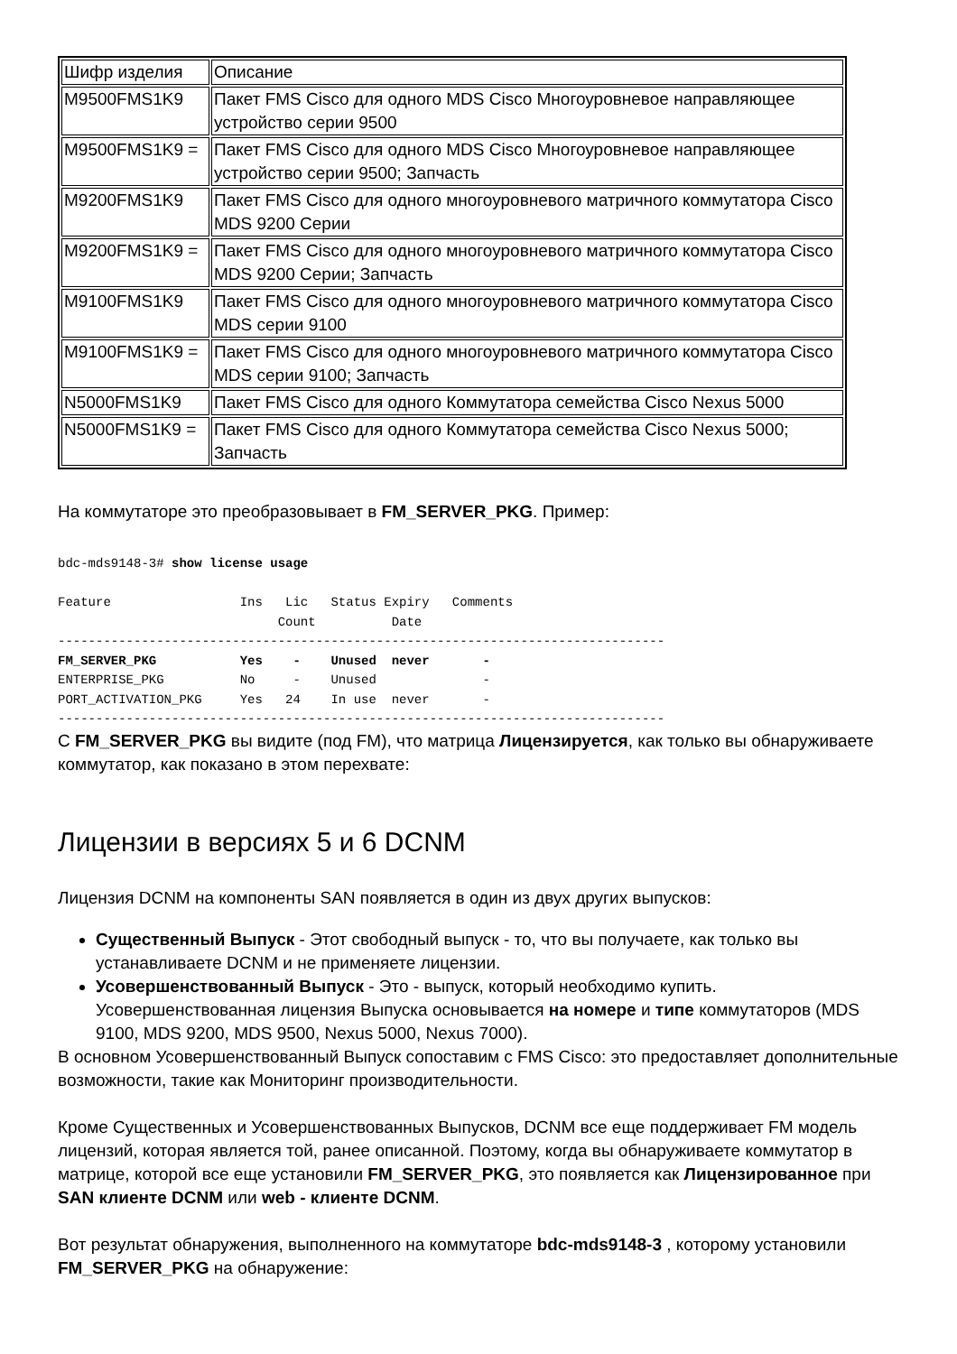| Шифр изделия | Описание |
| --- | --- |
| M9500FMS1K9 | Пакет FMS Cisco для одного MDS Cisco Многоуровневое направляющее устройство серии 9500 |
| M9500FMS1K9 = | Пакет FMS Cisco для одного MDS Cisco Многоуровневое направляющее устройство серии 9500; Запчасть |
| M9200FMS1K9 | Пакет FMS Cisco для одного многоуровневого матричного коммутатора Cisco MDS 9200 Серии |
| M9200FMS1K9 = | Пакет FMS Cisco для одного многоуровневого матричного коммутатора Cisco MDS 9200 Серии; Запчасть |
| M9100FMS1K9 | Пакет FMS Cisco для одного многоуровневого матричного коммутатора Cisco MDS серии 9100 |
| M9100FMS1K9 = | Пакет FMS Cisco для одного многоуровневого матричного коммутатора Cisco MDS серии 9100; Запчасть |
| N5000FMS1K9 | Пакет FMS Cisco для одного Коммутатора семейства Cisco Nexus 5000 |
| N5000FMS1K9 = | Пакет FMS Cisco для одного Коммутатора семейства Cisco Nexus 5000; Запчасть |
На коммутаторе это преобразовывает в FM_SERVER_PKG. Пример:
bdc-mds9148-3# show license usage

Feature                 Ins   Lic   Status Expiry   Comments
                             Count          Date
--------------------------------------------------------------------------------
FM_SERVER_PKG           Yes    -    Unused  never       -
ENTERPRISE_PKG          No     -    Unused              -
PORT_ACTIVATION_PKG     Yes   24    In use  never       -
--------------------------------------------------------------------------------
С FM_SERVER_PKG вы видите (под FM), что матрица Лицензируется, как только вы обнаруживаете коммутатор, как показано в этом перехвате:
Лицензии в версиях 5 и 6 DCNM
Лицензия DCNM на компоненты SAN появляется в один из двух других выпусков:
Существенный Выпуск - Этот свободный выпуск - то, что вы получаете, как только вы устанавливаете DCNM и не применяете лицензии.
Усовершенствованный Выпуск - Это - выпуск, который необходимо купить. Усовершенствованная лицензия Выпуска основывается на номере и типе коммутаторов (MDS 9100, MDS 9200, MDS 9500, Nexus 5000, Nexus 7000).
В основном Усовершенствованный Выпуск сопоставим с FMS Cisco: это предоставляет дополнительные возможности, такие как Мониторинг производительности.
Кроме Существенных и Усовершенствованных Выпусков, DCNM все еще поддерживает FM модель лицензий, которая является той, ранее описанной. Поэтому, когда вы обнаруживаете коммутатор в матрице, которой все еще установили FM_SERVER_PKG, это появляется как Лицензированное при SAN клиенте DCNM или web - клиенте DCNM.
Вот результат обнаружения, выполненного на коммутаторе bdc-mds9148-3 , которому установили FM_SERVER_PKG на обнаружение: